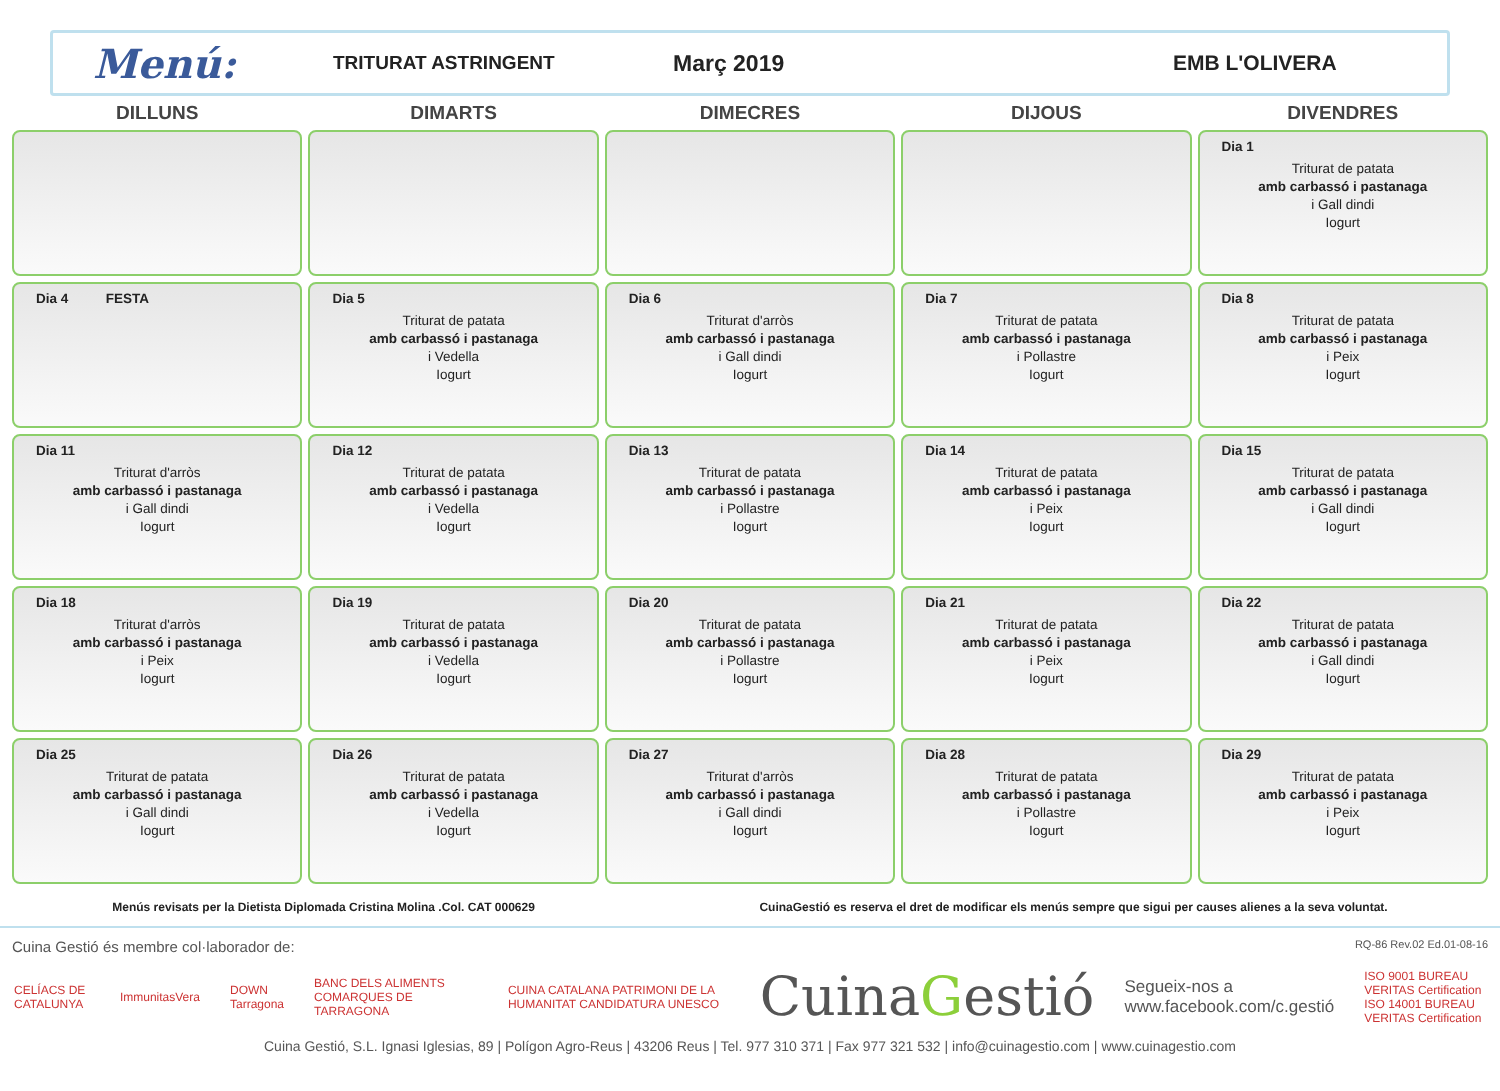Menú:
TRITURAT ASTRINGENT
Març 2019 EMB L'OLIVERA
| DILLUNS | DIMARTS | DIMECRES | DIJOUS | DIVENDRES |
| --- | --- | --- | --- | --- |
| | | | | Dia 1 Triturat de patata amb carbassó i pastanaga i Gall dindi Iogurt |
| Dia 4 FESTA | Dia 5 Triturat de patata amb carbassó i pastanaga i Vedella Iogurt | Dia 6 Triturat d'arròs amb carbassó i pastanaga i Gall dindi Iogurt | Dia 7 Triturat de patata amb carbassó i pastanaga i Pollastre Iogurt | Dia 8 Triturat de patata amb carbassó i pastanaga i Peix Iogurt |
| Dia 11 Triturat d'arròs amb carbassó i pastanaga i Gall dindi Iogurt | Dia 12 Triturat de patata amb carbassó i pastanaga i Vedella Iogurt | Dia 13 Triturat de patata amb carbassó i pastanaga i Pollastre Iogurt | Dia 14 Triturat de patata amb carbassó i pastanaga i Peix Iogurt | Dia 15 Triturat de patata amb carbassó i pastanaga i Gall dindi Iogurt |
| Dia 18 Triturat d'arròs amb carbassó i pastanaga i Peix Iogurt | Dia 19 Triturat de patata amb carbassó i pastanaga i Vedella Iogurt | Dia 20 Triturat de patata amb carbassó i pastanaga i Pollastre Iogurt | Dia 21 Triturat de patata amb carbassó i pastanaga i Peix Iogurt | Dia 22 Triturat de patata amb carbassó i pastanaga i Gall dindi Iogurt |
| Dia 25 Triturat de patata amb carbassó i pastanaga i Gall dindi Iogurt | Dia 26 Triturat de patata amb carbassó i pastanaga i Vedella Iogurt | Dia 27 Triturat d'arròs amb carbassó i pastanaga i Gall dindi Iogurt | Dia 28 Triturat de patata amb carbassó i pastanaga i Pollastre Iogurt | Dia 29 Triturat de patata amb carbassó i pastanaga i Peix Iogurt |
Menús revisats per la Dietista Diplomada Cristina Molina .Col. CAT 000629 CuinaGestió es reserva el dret de modificar els menús sempre que sigui per causes alienes a la seva voluntat.
Cuina Gestió és membre col·laborador de: RQ-86 Rev.02 Ed.01-08-16
CELÍACS DE CATALUNYA ImmunitasVera DOWN Tarragona BANC DELS ALIMENTS COMARQUES DE TARRAGONA CUINA CATALANA PATRIMONI DE LA HUMANITAT CANDIDATURA UNESCO CuinaGestió Segueix-nos a
www.facebook.com/c.gestió ISO 9001 BUREAU VERITAS Certification
ISO 14001 BUREAU VERITAS Certification
Cuina Gestió, S.L. Ignasi Iglesias, 89 | Polígon Agro-Reus | 43206 Reus | Tel. 977 310 371 | Fax 977 321 532 | info@cuinagestio.com | www.cuinagestio.com